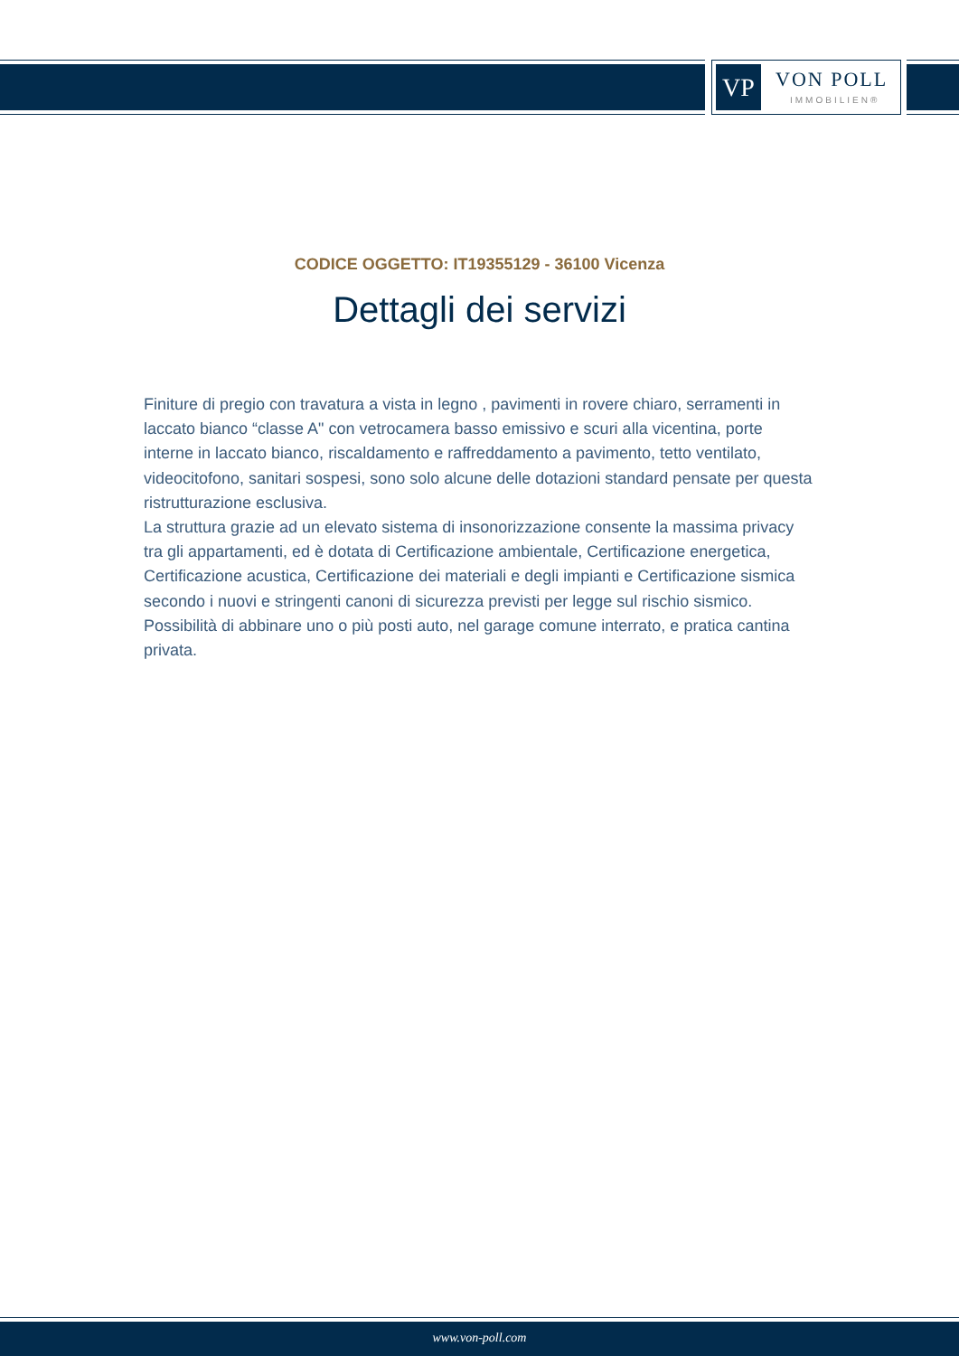VP VON POLL
IMMOBILIEN®
CODICE OGGETTO: IT19355129 - 36100 Vicenza
Dettagli dei servizi
Finiture di pregio con travatura a vista in legno , pavimenti in rovere chiaro, serramenti in laccato bianco “classe A" con vetrocamera basso emissivo e scuri alla vicentina, porte interne in laccato bianco, riscaldamento e raffreddamento a pavimento, tetto ventilato, videocitofono, sanitari sospesi, sono solo alcune delle dotazioni standard pensate per questa ristrutturazione esclusiva.
La struttura grazie ad un elevato sistema di insonorizzazione consente la massima privacy tra gli appartamenti, ed è dotata di Certificazione ambientale, Certificazione energetica, Certificazione acustica, Certificazione dei materiali e degli impianti e Certificazione sismica secondo i nuovi e stringenti canoni di sicurezza previsti per legge sul rischio sismico.
Possibilità di abbinare uno o più posti auto, nel garage comune interrato, e pratica cantina privata.
www.von-poll.com